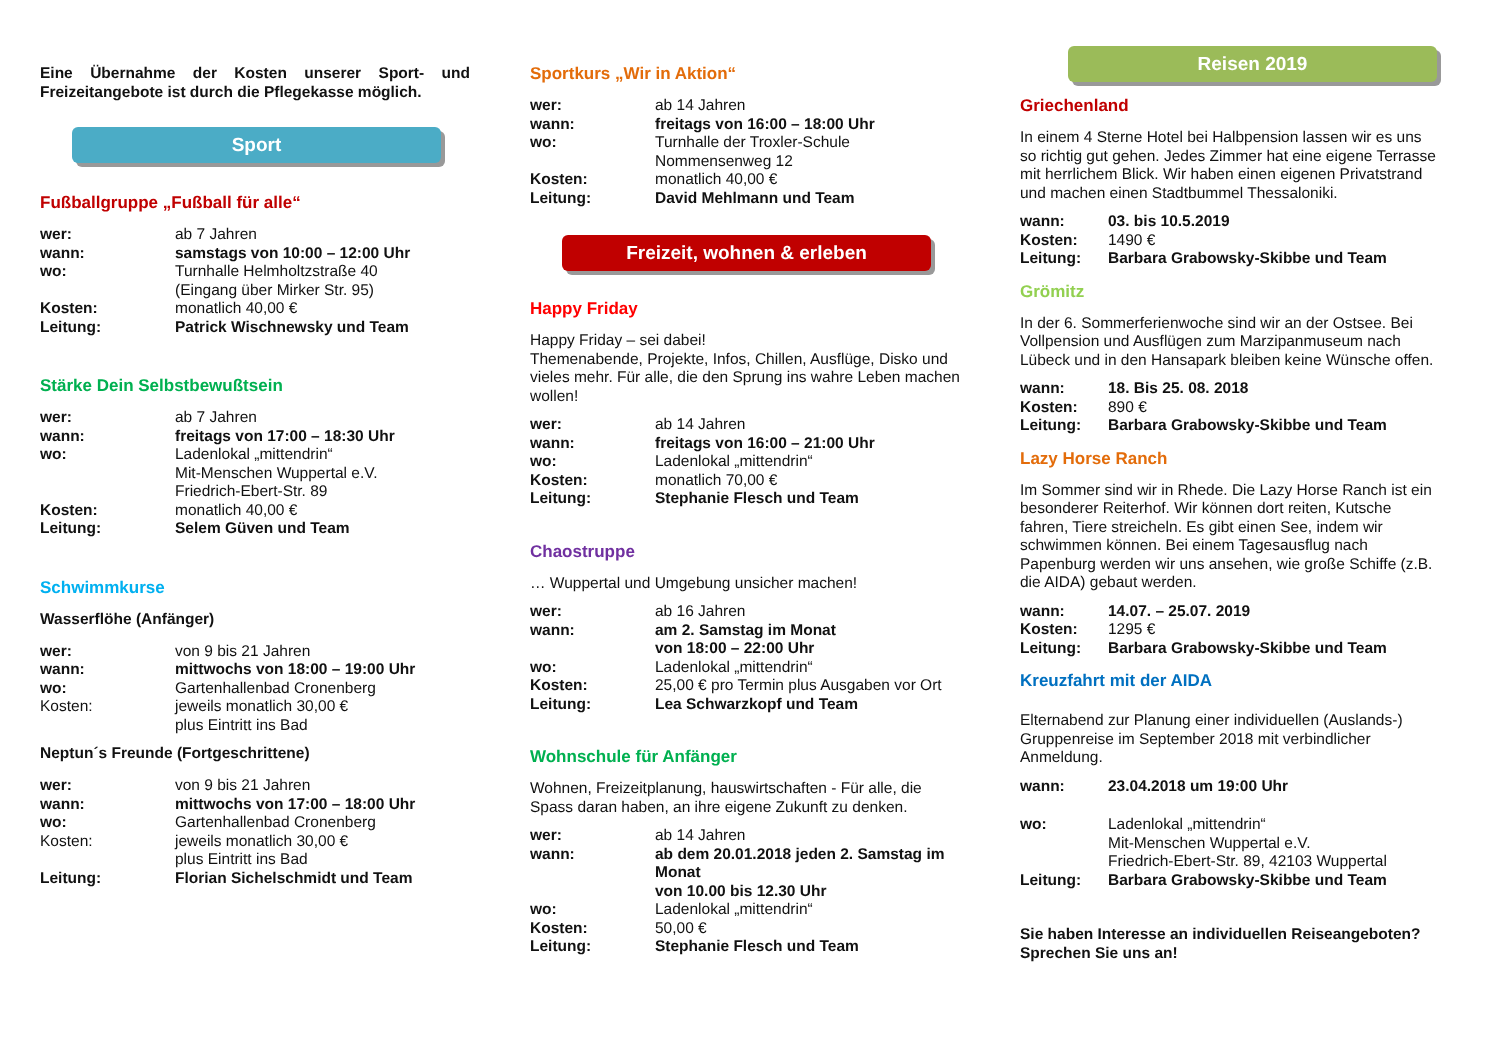Eine Übernahme der Kosten unserer Sport- und Freizeitangebote ist durch die Pflegekasse möglich.
Sport
Fußballgruppe „Fußball für alle“
| wer: | ab 7 Jahren |
| wann: | samstags von 10:00 – 12:00 Uhr |
| wo: | Turnhalle Helmholtzstraße 40 (Eingang über Mirker Str. 95) |
| Kosten: | monatlich 40,00 € |
| Leitung: | Patrick Wischnewsky und Team |
Stärke Dein Selbstbewußtsein
| wer: | ab 7 Jahren |
| wann: | freitags von 17:00 – 18:30 Uhr |
| wo: | Ladenlokal „mittendrin“ Mit-Menschen Wuppertal e.V. Friedrich-Ebert-Str. 89 |
| Kosten: | monatlich 40,00 € |
| Leitung: | Selem Güven und Team |
Schwimmkurse
Wasserflöhe (Anfänger)
| wer: | von 9 bis 21 Jahren |
| wann: | mittwochs von 18:00 – 19:00 Uhr |
| wo: | Gartenhallenbad Cronenberg |
| Kosten: | jeweils monatlich 30,00 € plus Eintritt ins Bad |
Neptun´s Freunde (Fortgeschrittene)
| wer: | von 9 bis 21 Jahren |
| wann: | mittwochs von 17:00 – 18:00 Uhr |
| wo: | Gartenhallenbad Cronenberg |
| Kosten: | jeweils monatlich 30,00 € plus Eintritt ins Bad |
| Leitung: | Florian Sichelschmidt und Team |
Sportkurs „Wir in Aktion“
| wer: | ab 14 Jahren |
| wann: | freitags von 16:00 – 18:00 Uhr |
| wo: | Turnhalle der Troxler-Schule Nommensenweg 12 |
| Kosten: | monatlich 40,00 € |
| Leitung: | David Mehlmann und Team |
Freizeit, wohnen & erleben
Happy Friday
Happy Friday – sei dabei!
Themenabende, Projekte, Infos, Chillen, Ausflüge, Disko und vieles mehr. Für alle, die den Sprung ins wahre Leben machen wollen!
| wer: | ab 14 Jahren |
| wann: | freitags von 16:00 – 21:00 Uhr |
| wo: | Ladenlokal „mittendrin“ |
| Kosten: | monatlich 70,00 € |
| Leitung: | Stephanie Flesch und Team |
Chaostruppe
… Wuppertal und Umgebung unsicher machen!
| wer: | ab 16 Jahren |
| wann: | am 2. Samstag im Monat von 18:00 – 22:00 Uhr |
| wo: | Ladenlokal „mittendrin“ |
| Kosten: | 25,00 € pro Termin plus Ausgaben vor Ort |
| Leitung: | Lea Schwarzkopf und Team |
Wohnschule für Anfänger
Wohnen, Freizeitplanung, hauswirtschaften - Für alle, die Spass daran haben, an ihre eigene Zukunft zu denken.
| wer: | ab 14 Jahren |
| wann: | ab dem 20.01.2018 jeden 2. Samstag im Monat von 10.00 bis 12.30 Uhr |
| wo: | Ladenlokal „mittendrin“ |
| Kosten: | 50,00 € |
| Leitung: | Stephanie Flesch und Team |
Reisen 2019
Griechenland
In einem 4 Sterne Hotel bei Halbpension lassen wir es uns so richtig gut gehen. Jedes Zimmer hat eine eigene Terrasse mit herrlichem Blick. Wir haben einen eigenen Privatstrand und machen einen Stadtbummel Thessaloniki.
| wann: | 03. bis 10.5.2019 |
| Kosten: | 1490 € |
| Leitung: | Barbara Grabowsky-Skibbe und Team |
Grömitz
In der 6. Sommerferienwoche sind wir an der Ostsee. Bei Vollpension und Ausflügen zum Marzipanmuseum nach Lübeck und in den Hansapark bleiben keine Wünsche offen.
| wann: | 18. Bis 25. 08. 2018 |
| Kosten: | 890 € |
| Leitung: | Barbara Grabowsky-Skibbe und Team |
Lazy Horse Ranch
Im Sommer sind wir in Rhede. Die Lazy Horse Ranch ist ein besonderer Reiterhof. Wir können dort reiten, Kutsche fahren, Tiere streicheln. Es gibt einen See, indem wir schwimmen können. Bei einem Tagesausflug nach Papenburg werden wir uns ansehen, wie große Schiffe (z.B. die AIDA) gebaut werden.
| wann: | 14.07. – 25.07. 2019 |
| Kosten: | 1295 € |
| Leitung: | Barbara Grabowsky-Skibbe und Team |
Kreuzfahrt mit der AIDA
Elternabend zur Planung einer individuellen (Auslands-) Gruppenreise im September 2018 mit verbindlicher Anmeldung.
| wann: | 23.04.2018 um 19:00 Uhr |
| wo: | Ladenlokal „mittendrin“ Mit-Menschen Wuppertal e.V. Friedrich-Ebert-Str. 89, 42103 Wuppertal |
| Leitung: | Barbara Grabowsky-Skibbe und Team |
Sie haben Interesse an individuellen Reiseangeboten?
Sprechen Sie uns an!